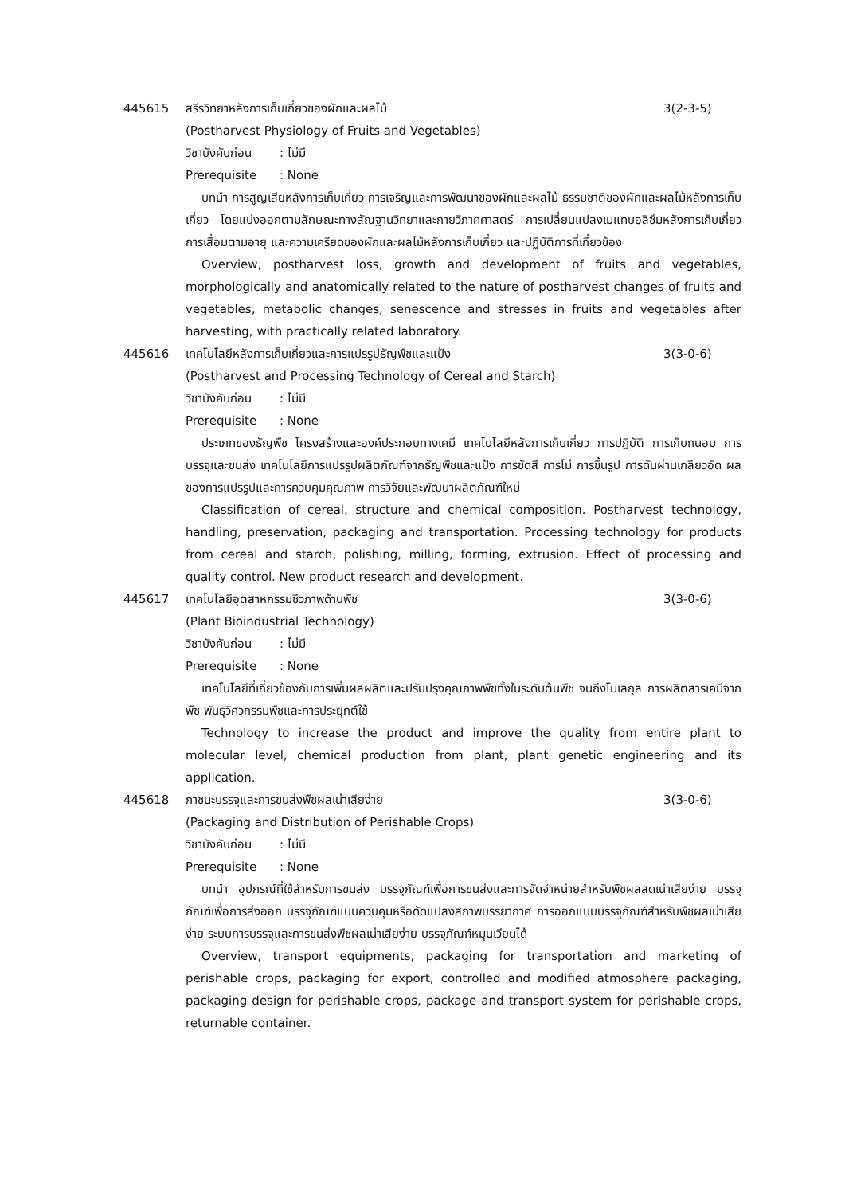445615 สรีรวิทยาหลังการเก็บเกี่ยวของผักและผลไม้
3(2-3-5)
(Postharvest Physiology of Fruits and Vegetables)
วิชาบังคับก่อน: ไม่มี
Prerequisite: None
บทนำ การสูญเสียหลังการเก็บเกี่ยว การเจริญและการพัฒนาของผักและผลไม้ ธรรมชาติของผักและผลไม้หลังการเก็บเกี่ยว โดยแบ่งออกตามลักษณะทางสัณฐานวิทยาและกายวิภาคศาสตร์ การเปลี่ยนแปลงเมแทบอลิซึมหลังการเก็บเกี่ยว การเสื่อมตามอายุ และความเครียดของผักและผลไม้หลังการเก็บเกี่ยว และปฏิบัติการที่เกี่ยวข้อง
Overview, postharvest loss, growth and development of fruits and vegetables, morphologically and anatomically related to the nature of postharvest changes of fruits and vegetables, metabolic changes, senescence and stresses in fruits and vegetables after harvesting, with practically related laboratory.
445616 เทคโนโลยีหลังการเก็บเกี่ยวและการแปรรูปธัญพืชและแป้ง
3(3-0-6)
(Postharvest and Processing Technology of Cereal and Starch)
วิชาบังคับก่อน: ไม่มี
Prerequisite: None
ประเภทของธัญพืช โครงสร้างและองค์ประกอบทางเคมี เทคโนโลยีหลังการเก็บเกี่ยว การปฏิบัติ การเก็บถนอม การบรรจุและขนส่ง เทคโนโลยีการแปรรูปผลิตภัณฑ์จากธัญพืชและแป้ง การขัดสี การโม่ การขึ้นรูป การดันผ่านเกลียวอัด ผลของการแปรรูปและการควบคุมคุณภาพ การวิจัยและพัฒนาผลิตภัณฑ์ใหม่
Classification of cereal, structure and chemical composition. Postharvest technology, handling, preservation, packaging and transportation. Processing technology for products from cereal and starch, polishing, milling, forming, extrusion. Effect of processing and quality control. New product research and development.
445617 เทคโนโลยีอุตสาหกรรมชีวภาพด้านพืช
3(3-0-6)
(Plant Bioindustrial Technology)
วิชาบังคับก่อน: ไม่มี
Prerequisite: None
เทคโนโลยีที่เกี่ยวข้องกับการเพิ่มผลผลิตและปรับปรุงคุณภาพพืชทั้งในระดับต้นพืช จนถึงโมเลกุล การผลิตสารเคมีจากพืช พันธุวิศวกรรมพืชและการประยุกต์ใช้
Technology to increase the product and improve the quality from entire plant to molecular level, chemical production from plant, plant genetic engineering and its application.
445618 ภาชนะบรรจุและการขนส่งพืชผลเน่าเสียง่าย
3(3-0-6)
(Packaging and Distribution of Perishable Crops)
วิชาบังคับก่อน: ไม่มี
Prerequisite: None
บทนำ อุปกรณ์ที่ใช้สำหรับการขนส่ง บรรจุภัณฑ์เพื่อการขนส่งและการจัดจำหน่ายสำหรับพืชผลสดเน่าเสียง่าย บรรจุภัณฑ์เพื่อการส่งออก บรรจุภัณฑ์แบบควบคุมหรือดัดแปลงสภาพบรรยากาศ การออกแบบบรรจุภัณฑ์สำหรับพืชผลเน่าเสียง่าย ระบบการบรรจุและการขนส่งพืชผลเน่าเสียง่าย บรรจุภัณฑ์หมุนเวียนได้
Overview, transport equipments, packaging for transportation and marketing of perishable crops, packaging for export, controlled and modified atmosphere packaging, packaging design for perishable crops, package and transport system for perishable crops, returnable container.